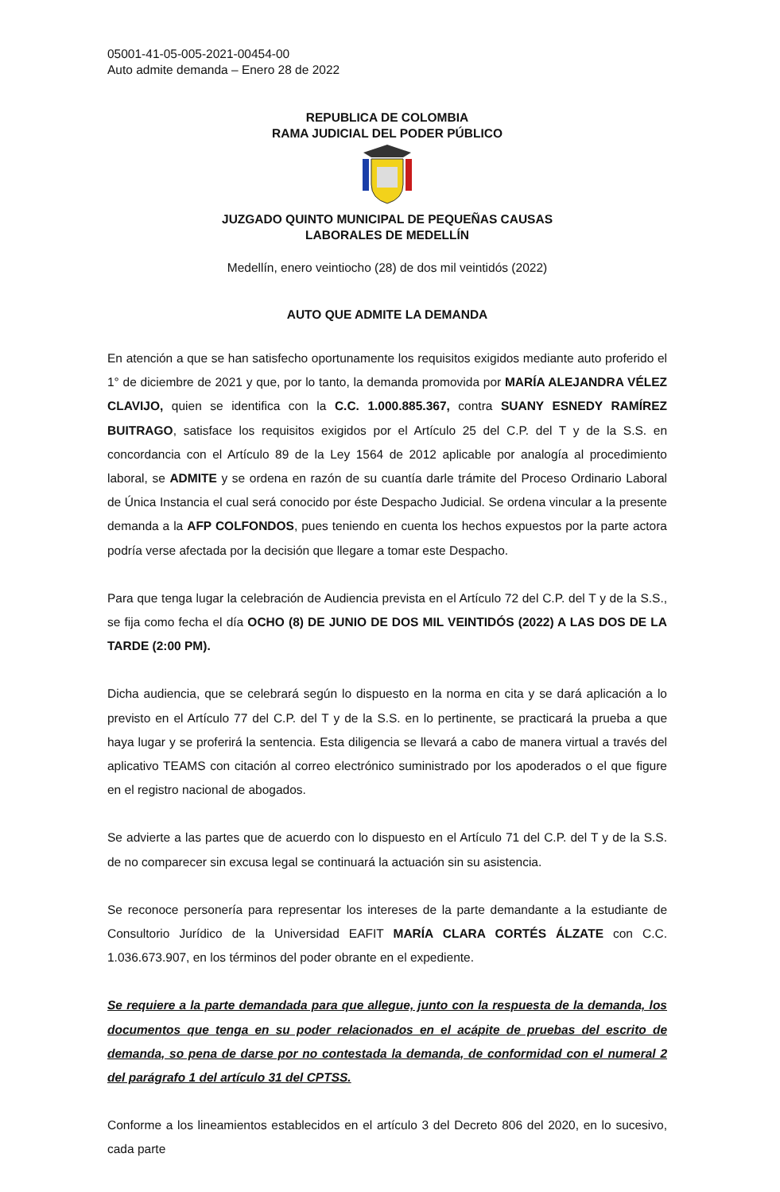05001-41-05-005-2021-00454-00
Auto admite demanda – Enero 28 de 2022
REPUBLICA DE COLOMBIA
RAMA JUDICIAL DEL PODER PÚBLICO
JUZGADO QUINTO MUNICIPAL DE PEQUEÑAS CAUSAS
LABORALES DE MEDELLÍN
Medellín, enero veintiocho (28) de dos mil veintidós (2022)
AUTO QUE ADMITE LA DEMANDA
En atención a que se han satisfecho oportunamente los requisitos exigidos mediante auto proferido el 1° de diciembre de 2021 y que, por lo tanto, la demanda promovida por MARÍA ALEJANDRA VÉLEZ CLAVIJO, quien se identifica con la C.C. 1.000.885.367, contra SUANY ESNEDY RAMÍREZ BUITRAGO, satisface los requisitos exigidos por el Artículo 25 del C.P. del T y de la S.S. en concordancia con el Artículo 89 de la Ley 1564 de 2012 aplicable por analogía al procedimiento laboral, se ADMITE y se ordena en razón de su cuantía darle trámite del Proceso Ordinario Laboral de Única Instancia el cual será conocido por éste Despacho Judicial. Se ordena vincular a la presente demanda a la AFP COLFONDOS, pues teniendo en cuenta los hechos expuestos por la parte actora podría verse afectada por la decisión que llegare a tomar este Despacho.
Para que tenga lugar la celebración de Audiencia prevista en el Artículo 72 del C.P. del T y de la S.S., se fija como fecha el día OCHO (8) DE JUNIO DE DOS MIL VEINTIDÓS (2022) A LAS DOS DE LA TARDE (2:00 PM).
Dicha audiencia, que se celebrará según lo dispuesto en la norma en cita y se dará aplicación a lo previsto en el Artículo 77 del C.P. del T y de la S.S. en lo pertinente, se practicará la prueba a que haya lugar y se proferirá la sentencia. Esta diligencia se llevará a cabo de manera virtual a través del aplicativo TEAMS con citación al correo electrónico suministrado por los apoderados o el que figure en el registro nacional de abogados.
Se advierte a las partes que de acuerdo con lo dispuesto en el Artículo 71 del C.P. del T y de la S.S. de no comparecer sin excusa legal se continuará la actuación sin su asistencia.
Se reconoce personería para representar los intereses de la parte demandante a la estudiante de Consultorio Jurídico de la Universidad EAFIT MARÍA CLARA CORTÉS ÁLZATE con C.C. 1.036.673.907, en los términos del poder obrante en el expediente.
Se requiere a la parte demandada para que allegue, junto con la respuesta de la demanda, los documentos que tenga en su poder relacionados en el acápite de pruebas del escrito de demanda, so pena de darse por no contestada la demanda, de conformidad con el numeral 2 del parágrafo 1 del artículo 31 del CPTSS.
Conforme a los lineamientos establecidos en el artículo 3 del Decreto 806 del 2020, en lo sucesivo, cada parte